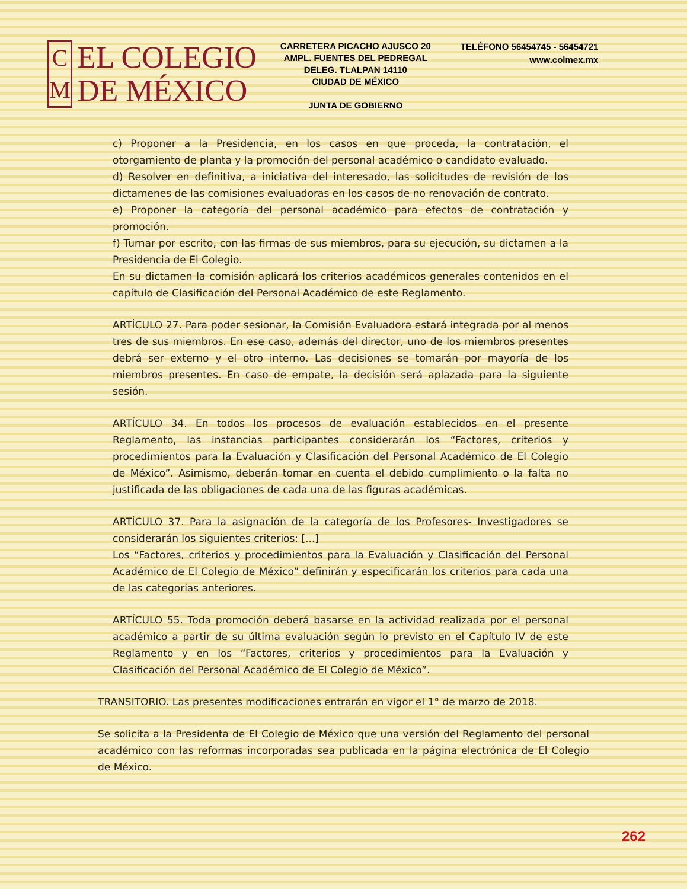C
M
EL COLEGIO
DE MÉXICO
CARRETERA PICACHO AJUSCO 20
AMPL. FUENTES DEL PEDREGAL
DELEG. TLALPAN 14110
CIUDAD DE MÉXICO
JUNTA DE GOBIERNO
TELÉFONO 56454745 - 56454721
www.colmex.mx
c) Proponer a la Presidencia, en los casos en que proceda, la contratación, el otorgamiento de planta y la promoción del personal académico o candidato evaluado.
d) Resolver en definitiva, a iniciativa del interesado, las solicitudes de revisión de los dictamenes de las comisiones evaluadoras en los casos de no renovación de contrato.
e) Proponer la categoría del personal académico para efectos de contratación y promoción.
f) Turnar por escrito, con las firmas de sus miembros, para su ejecución, su dictamen a la Presidencia de El Colegio.
En su dictamen la comisión aplicará los criterios académicos generales contenidos en el capítulo de Clasificación del Personal Académico de este Reglamento.
ARTÍCULO 27. Para poder sesionar, la Comisión Evaluadora estará integrada por al menos tres de sus miembros. En ese caso, además del director, uno de los miembros presentes debrá ser externo y el otro interno. Las decisiones se tomarán por mayoría de los miembros presentes. En caso de empate, la decisión será aplazada para la siguiente sesión.
ARTÍCULO 34. En todos los procesos de evaluación establecidos en el presente Reglamento, las instancias participantes considerarán los “Factores, criterios y procedimientos para la Evaluación y Clasificación del Personal Académico de El Colegio de México”. Asimismo, deberán tomar en cuenta el debido cumplimiento o la falta no justificada de las obligaciones de cada una de las figuras académicas.
ARTÍCULO 37. Para la asignación de la categoría de los Profesores- Investigadores se considerarán los siguientes criterios: [...]
Los “Factores, criterios y procedimientos para la Evaluación y Clasificación del Personal Académico de El Colegio de México” definirán y especificarán los criterios para cada una de las categorías anteriores.
ARTÍCULO 55. Toda promoción deberá basarse en la actividad realizada por el personal académico a partir de su última evaluación según lo previsto en el Capítulo IV de este Reglamento y en los “Factores, criterios y procedimientos para la Evaluación y Clasificación del Personal Académico de El Colegio de México”.
TRANSITORIO. Las presentes modificaciones entrarán en vigor el 1° de marzo de 2018.
Se solicita a la Presidenta de El Colegio de México que una versión del Reglamento del personal académico con las reformas incorporadas sea publicada en la página electrónica de El Colegio de México.
262